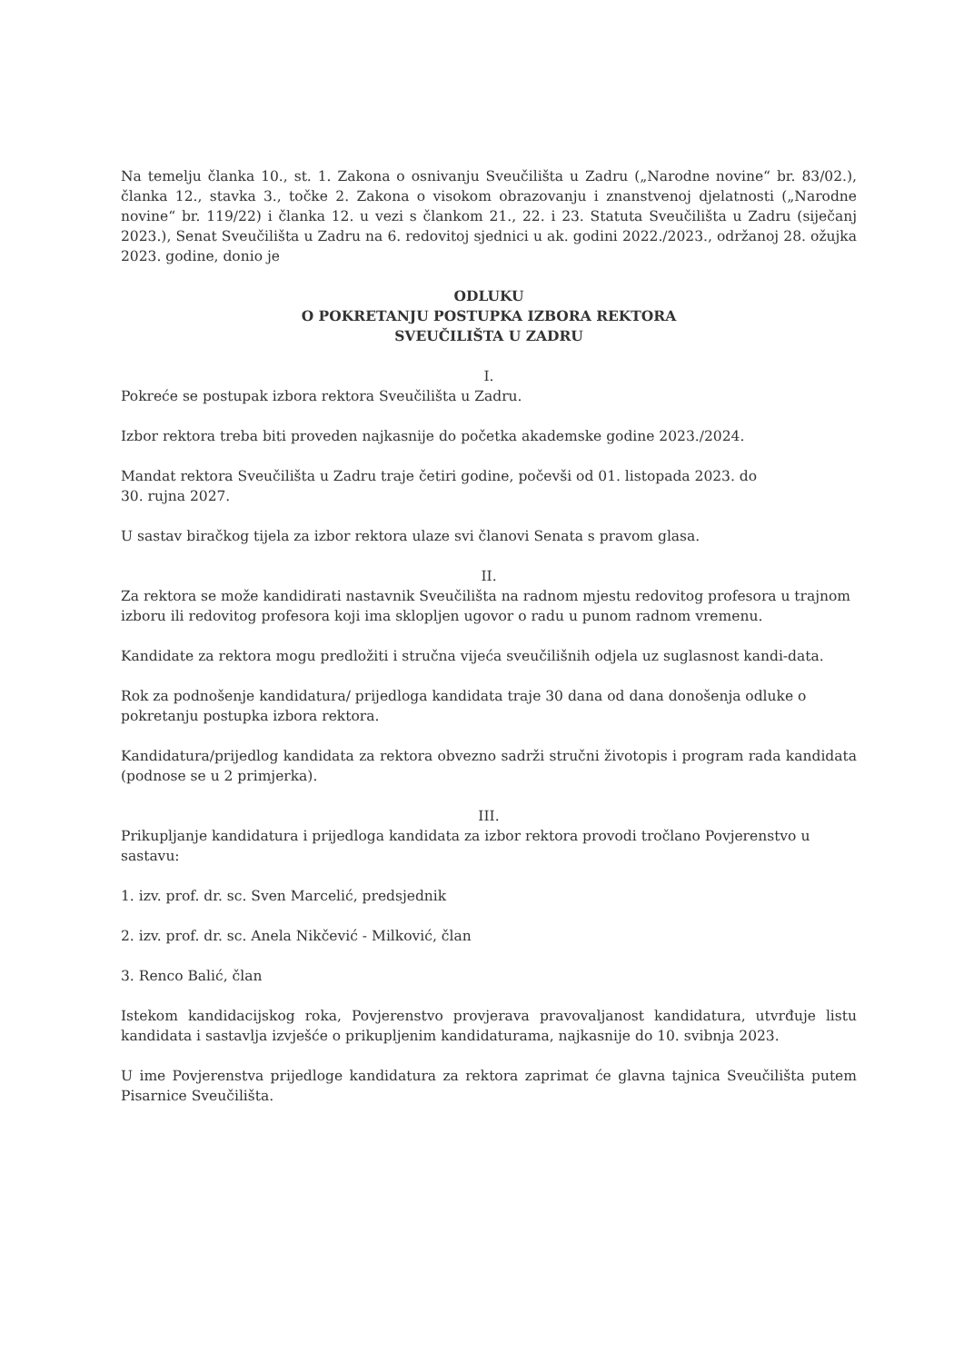Na temelju članka 10., st. 1. Zakona o osnivanju Sveučilišta u Zadru („Narodne novine“ br. 83/02.), članka 12., stavka 3., točke 2. Zakona o visokom obrazovanju i znanstvenoj djelatnosti („Narodne novine“ br. 119/22) i članka 12. u vezi s člankom 21., 22. i 23. Statuta Sveučilišta u Zadru (siječanj 2023.), Senat Sveučilišta u Zadru na 6. redovitoj sjednici u ak. godini 2022./2023., održanoj 28. ožujka 2023. godine, donio je
ODLUKU
O POKRETANJU POSTUPKA IZBORA REKTORA
SVEUČILIŠTA U ZADRU
I.
Pokreće se postupak izbora rektora Sveučilišta u Zadru.
Izbor rektora treba biti proveden najkasnije do početka akademske godine 2023./2024.
Mandat rektora Sveučilišta u Zadru traje četiri godine, počevši od 01. listopada 2023. do
30. rujna 2027.
U sastav biračkog tijela za izbor rektora ulaze svi članovi Senata s pravom glasa.
II.
Za rektora se može kandidirati nastavnik Sveučilišta na radnom mjestu redovitog profesora u trajnom izboru ili redovitog profesora koji ima sklopljen ugovor o radu u punom radnom vremenu.
Kandidate za rektora mogu predložiti i stručna vijeća sveučilišnih odjela uz suglasnost kandi-data.
Rok za podnošenje kandidatura/ prijedloga kandidata traje 30 dana od dana donošenja odluke o pokretanju postupka izbora rektora.
Kandidatura/prijedlog kandidata za rektora obvezno sadrži stručni životopis i program rada kandidata (podnose se u 2 primjerka).
III.
Prikupljanje kandidatura i prijedloga kandidata za izbor rektora provodi tročlano Povjerenstvo u sastavu:
1. izv. prof. dr. sc. Sven Marcelić, predsjednik
2. izv. prof. dr. sc. Anela Nikčević - Milković, član
3. Renco Balić, član
Istekom kandidacijskog roka, Povjerenstvo provjerava pravovaljanost kandidatura, utvrđuje listu kandidata i sastavlja izvješće o prikupljenim kandidaturama, najkasnije do 10. svibnja 2023.
U ime Povjerenstva prijedloge kandidatura za rektora zaprimat će glavna tajnica Sveučilišta putem Pisarnice Sveučilišta.